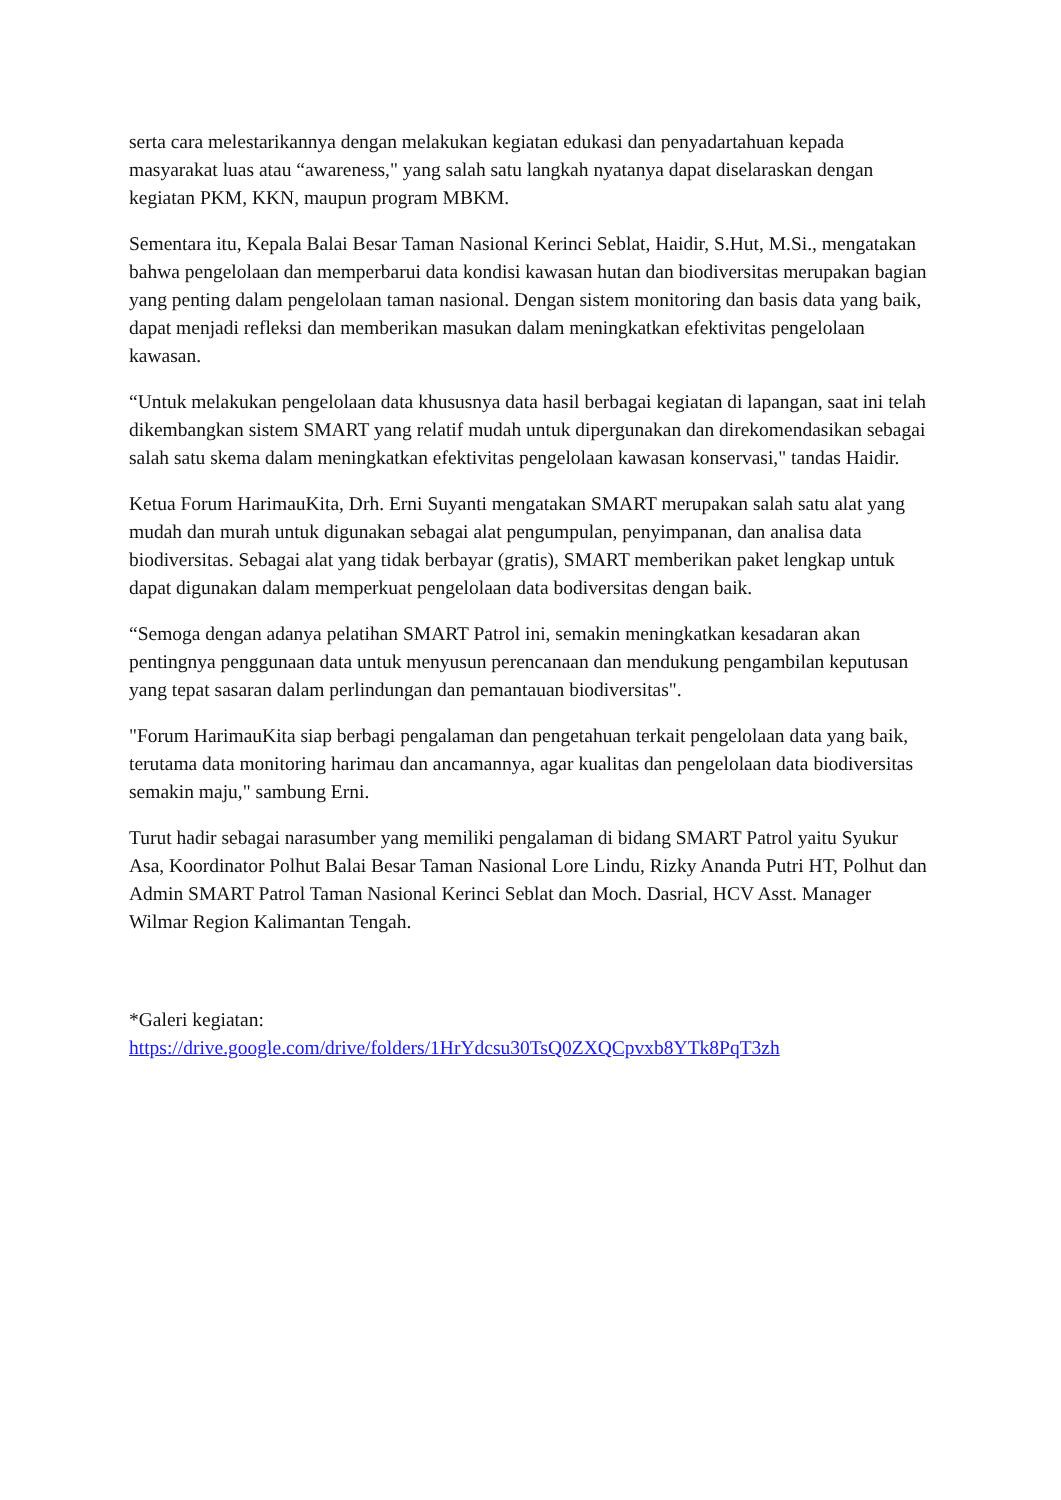serta cara melestarikannya dengan melakukan kegiatan edukasi dan penyadartahuan kepada masyarakat luas atau “awareness," yang salah satu langkah nyatanya dapat diselaraskan dengan kegiatan PKM, KKN, maupun program MBKM.
Sementara itu, Kepala Balai Besar Taman Nasional Kerinci Seblat, Haidir, S.Hut, M.Si., mengatakan bahwa pengelolaan dan memperbarui data kondisi kawasan hutan dan biodiversitas merupakan bagian yang penting dalam pengelolaan taman nasional. Dengan sistem monitoring dan basis data yang baik, dapat menjadi refleksi dan memberikan masukan dalam meningkatkan efektivitas pengelolaan kawasan.
“Untuk melakukan pengelolaan data khususnya data hasil berbagai kegiatan di lapangan, saat ini telah dikembangkan sistem SMART yang relatif mudah untuk dipergunakan dan direkomendasikan sebagai salah satu skema dalam meningkatkan efektivitas pengelolaan kawasan konservasi," tandas Haidir.
Ketua Forum HarimauKita, Drh. Erni Suyanti mengatakan SMART merupakan salah satu alat yang mudah dan murah untuk digunakan sebagai alat pengumpulan, penyimpanan, dan analisa data biodiversitas. Sebagai alat yang tidak berbayar (gratis), SMART memberikan paket lengkap untuk dapat digunakan dalam memperkuat pengelolaan data bodiversitas dengan baik.
“Semoga dengan adanya pelatihan SMART Patrol ini, semakin meningkatkan kesadaran akan pentingnya penggunaan data untuk menyusun perencanaan dan mendukung pengambilan keputusan yang tepat sasaran dalam perlindungan dan pemantauan biodiversitas".
"Forum HarimauKita siap berbagi pengalaman dan pengetahuan terkait pengelolaan data yang baik, terutama data monitoring harimau dan ancamannya, agar kualitas dan pengelolaan data biodiversitas semakin maju," sambung Erni.
Turut hadir sebagai narasumber yang memiliki pengalaman di bidang SMART Patrol yaitu Syukur Asa, Koordinator Polhut Balai Besar Taman Nasional Lore Lindu, Rizky Ananda Putri HT, Polhut dan Admin SMART Patrol Taman Nasional Kerinci Seblat dan Moch. Dasrial, HCV Asst. Manager Wilmar Region Kalimantan Tengah.
*Galeri kegiatan:
https://drive.google.com/drive/folders/1HrYdcsu30TsQ0ZXQCpvxb8YTk8PqT3zh